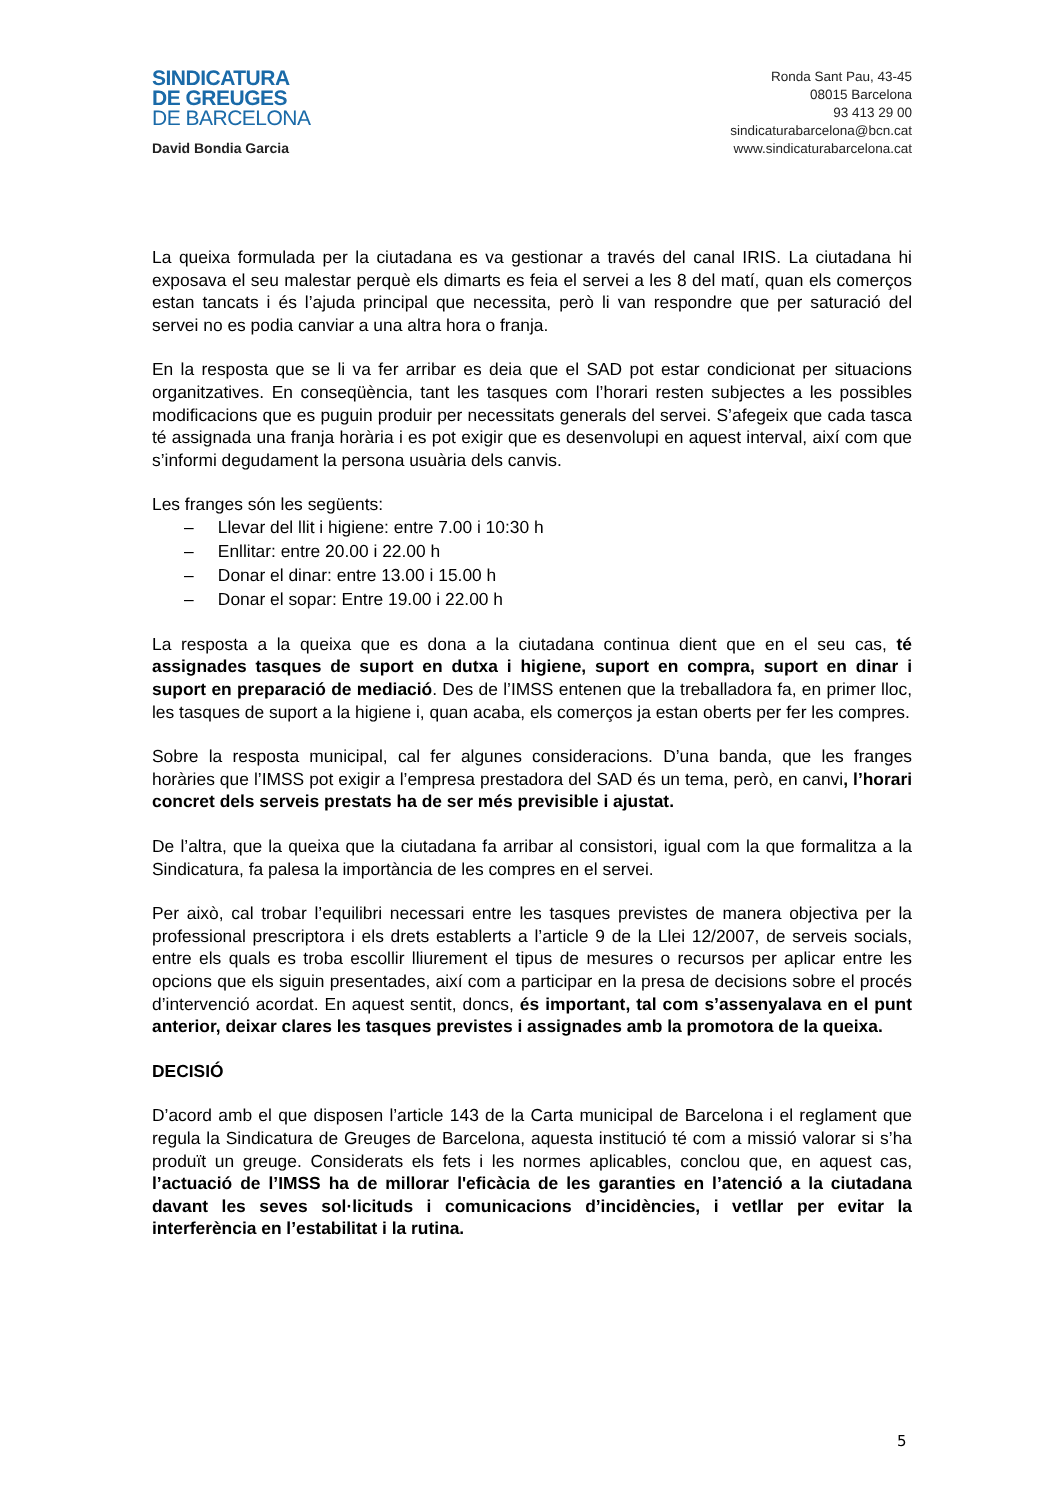SINDICATURA
DE GREUGES
DE BARCELONA
David Bondia Garcia
Ronda Sant Pau, 43-45
08015 Barcelona
93 413 29 00
sindicaturabarcelona@bcn.cat
www.sindicaturabarcelona.cat
La queixa formulada per la ciutadana es va gestionar a través del canal IRIS. La ciutadana hi exposava el seu malestar perquè els dimarts es feia el servei a les 8 del matí, quan els comerços estan tancats i és l’ajuda principal que necessita, però li van respondre que per saturació del servei no es podia canviar a una altra hora o franja.
En la resposta que se li va fer arribar es deia que el SAD pot estar condicionat per situacions organitzatives. En conseqüència, tant les tasques com l’horari resten subjectes a les possibles modificacions que es puguin produir per necessitats generals del servei. S’afegeix que cada tasca té assignada una franja horària i es pot exigir que es desenvolupi en aquest interval, així com que s’informi degudament la persona usuària dels canvis.
Les franges són les següents:
– Llevar del llit i higiene: entre 7.00 i 10:30 h
– Enllitar: entre 20.00 i 22.00 h
– Donar el dinar: entre 13.00 i 15.00 h
– Donar el sopar: Entre 19.00 i 22.00 h
La resposta a la queixa que es dona a la ciutadana continua dient que en el seu cas, té assignades tasques de suport en dutxa i higiene, suport en compra, suport en dinar i suport en preparació de mediació. Des de l’IMSS entenen que la treballadora fa, en primer lloc, les tasques de suport a la higiene i, quan acaba, els comerços ja estan oberts per fer les compres.
Sobre la resposta municipal, cal fer algunes consideracions. D’una banda, que les franges horàries que l’IMSS pot exigir a l’empresa prestadora del SAD és un tema, però, en canvi, l’horari concret dels serveis prestats ha de ser més previsible i ajustat.
De l’altra, que la queixa que la ciutadana fa arribar al consistori, igual com la que formalitza a la Sindicatura, fa palesa la importància de les compres en el servei.
Per això, cal trobar l’equilibri necessari entre les tasques previstes de manera objectiva per la professional prescriptora i els drets establerts a l’article 9 de la Llei 12/2007, de serveis socials, entre els quals es troba escollir lliurement el tipus de mesures o recursos per aplicar entre les opcions que els siguin presentades, així com a participar en la presa de decisions sobre el procés d’intervenció acordat. En aquest sentit, doncs, és important, tal com s’assenyalava en el punt anterior, deixar clares les tasques previstes i assignades amb la promotora de la queixa.
DECISIÓ
D’acord amb el que disposen l’article 143 de la Carta municipal de Barcelona i el reglament que regula la Sindicatura de Greuges de Barcelona, aquesta institució té com a missió valorar si s’ha produït un greuge. Considerats els fets i les normes aplicables, conclou que, en aquest cas, l’actuació de l’IMSS ha de millorar l'eficàcia de les garanties en l’atenció a la ciutadana davant les seves sol·licituds i comunicacions d’incidències, i vetllar per evitar la interferència en l’estabilitat i la rutina.
5